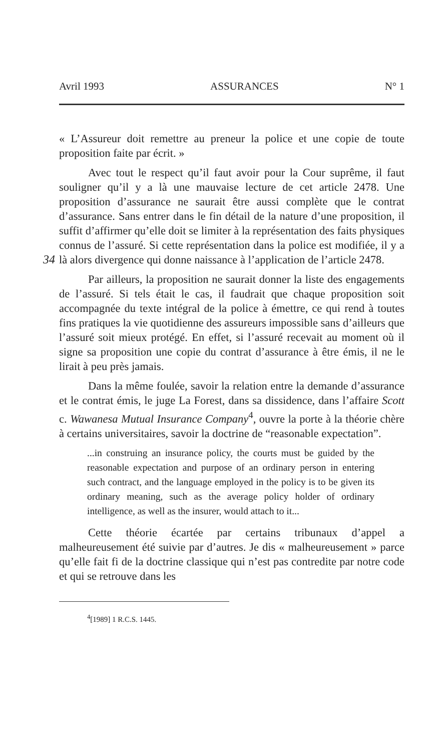Avril 1993 ASSURANCES N° 1
« L’Assureur doit remettre au preneur la police et une copie de toute proposition faite par écrit. »
Avec tout le respect qu’il faut avoir pour la Cour suprême, il faut souligner qu’il y a là une mauvaise lecture de cet article 2478. Une proposition d’assurance ne saurait être aussi complète que le contrat d’assurance. Sans entrer dans le fin détail de la nature d’une proposition, il suffit d’affirmer qu’elle doit se limiter à la représentation des faits physiques connus de l’assuré. Si cette représentation dans la police est modifiée, il y a là alors 34 divergence qui donne naissance à l’application de l’article 2478.
Par ailleurs, la proposition ne saurait donner la liste des engagements de l’assuré. Si tels était le cas, il faudrait que chaque proposition soit accompagnée du texte intégral de la police à émettre, ce qui rend à toutes fins pratiques la vie quotidienne des assureurs impossible sans d’ailleurs que l’assuré soit mieux protégé. En effet, si l’assuré recevait au moment où il signe sa proposition une copie du contrat d’assurance à être émis, il ne le lirait à peu près jamais.
Dans la même foulée, savoir la relation entre la demande d’assurance et le contrat émis, le juge La Forest, dans sa dissidence, dans l’affaire Scott c. Wawanesa Mutual Insurance Company<sup>4</sup>, ouvre la porte à la théorie chère à certains universitaires, savoir la doctrine de “reasonable expectation”.
...in construing an insurance policy, the courts must be guided by the reasonable expectation and purpose of an ordinary person in entering such contract, and the language employed in the policy is to be given its ordinary meaning, such as the average policy holder of ordinary intelligence, as well as the insurer, would attach to it...
Cette théorie écartée par certains tribunaux d’appel a malheureusement été suivie par d’autres. Je dis « malheureusement » parce qu’elle fait fi de la doctrine classique qui n’est pas contredite par notre code et qui se retrouve dans les
<sup>4</sup> [1989] 1 R.C.S. 1445.